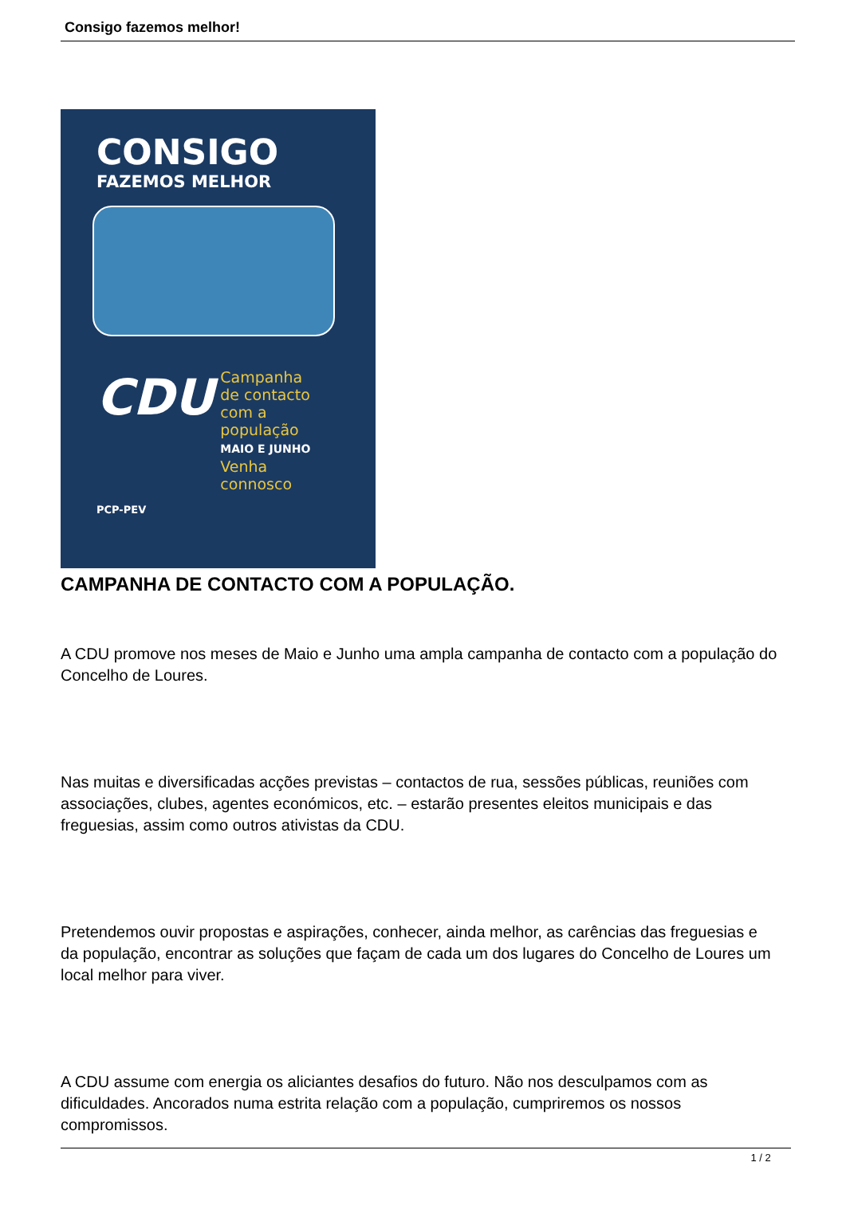Consigo fazemos melhor!
CONSIGO
FAZEMOS MELHOR
CDU
Campanha
de contacto
com a
população
MAIO E JUNHO
Venha
connosco
PCP-PEV
CAMPANHA DE CONTACTO COM A POPULAÇÃO.
A CDU promove nos meses de Maio e Junho uma ampla campanha de contacto com a população do Concelho de Loures.
Nas muitas e diversificadas acções previstas – contactos de rua, sessões públicas, reuniões com associações, clubes, agentes económicos, etc. – estarão presentes eleitos municipais e das freguesias, assim como outros ativistas da CDU.
Pretendemos ouvir propostas e aspirações, conhecer, ainda melhor, as carências das freguesias e da população, encontrar as soluções que façam de cada um dos lugares do Concelho de Loures um local melhor para viver.
A CDU assume com energia os aliciantes desafios do futuro. Não nos desculpamos com as dificuldades. Ancorados numa estrita relação com a população, cumpriremos os nossos compromissos.
1 / 2